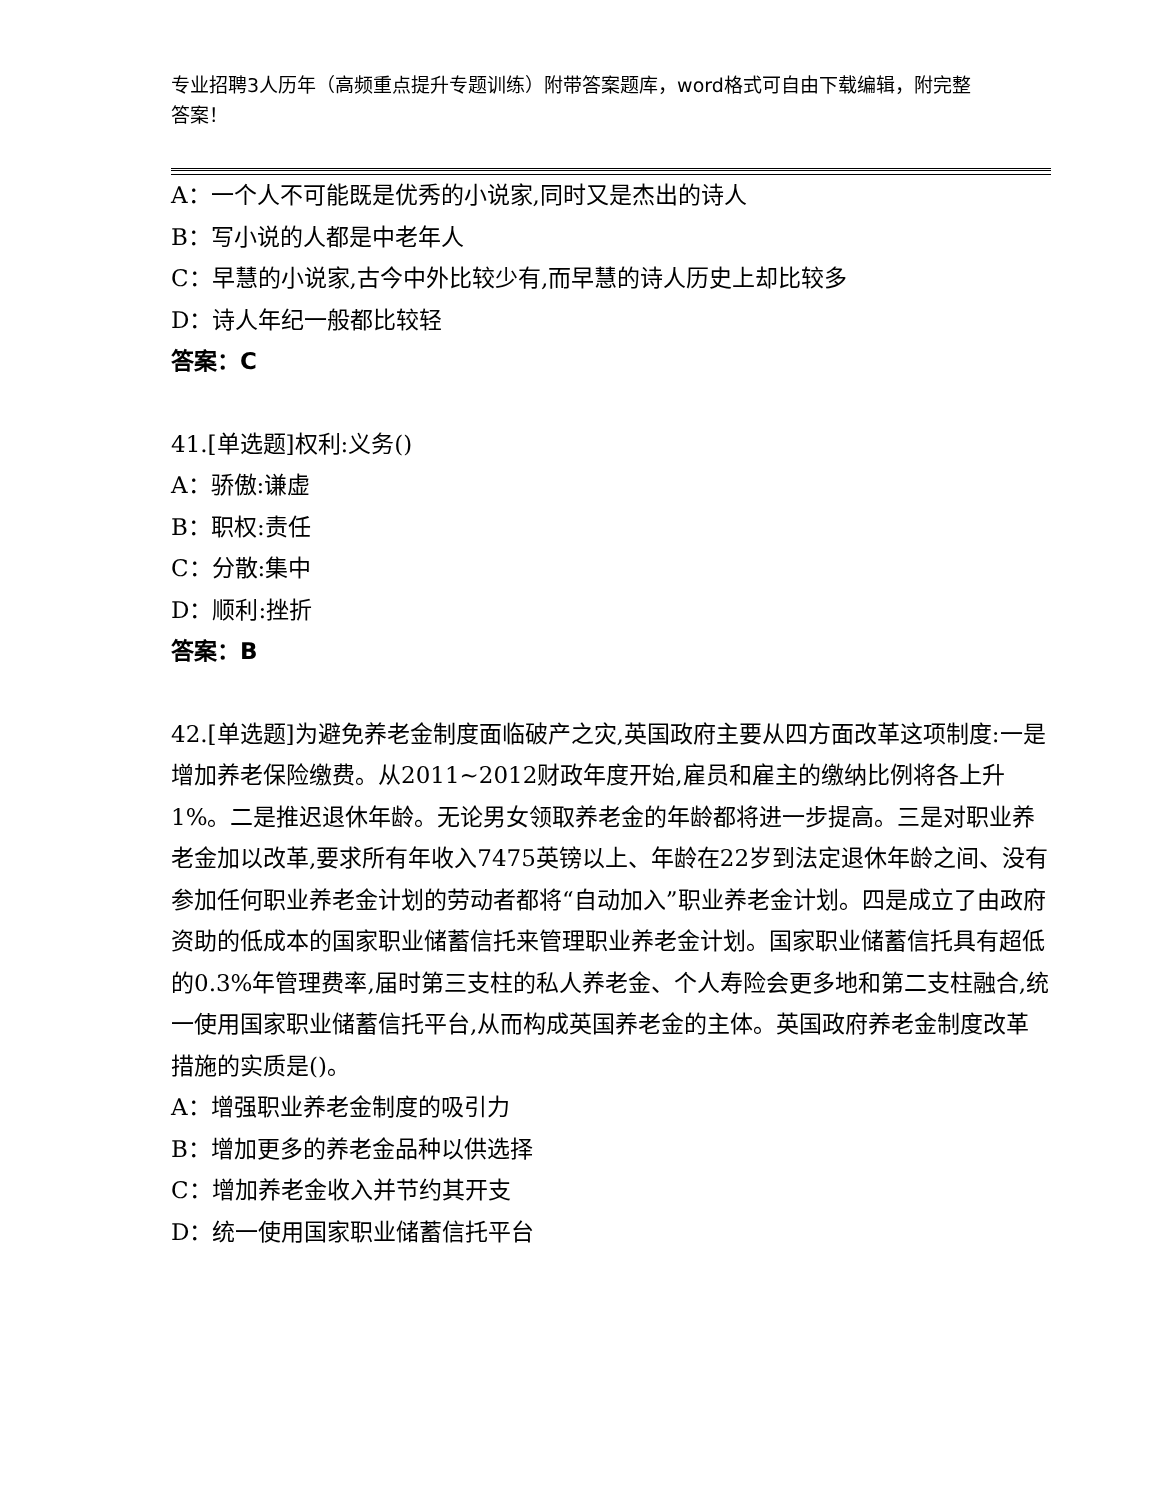专业招聘3人历年（高频重点提升专题训练）附带答案题库，word格式可自由下载编辑，附完整答案！
A：一个人不可能既是优秀的小说家,同时又是杰出的诗人
B：写小说的人都是中老年人
C：早慧的小说家,古今中外比较少有,而早慧的诗人历史上却比较多
D：诗人年纪一般都比较轻
答案：C
41.[单选题]权利:义务()
A：骄傲:谦虚
B：职权:责任
C：分散:集中
D：顺利:挫折
答案：B
42.[单选题]为避免养老金制度面临破产之灾,英国政府主要从四方面改革这项制度:一是增加养老保险缴费。从2011~2012财政年度开始,雇员和雇主的缴纳比例将各上升1%。二是推迟退休年龄。无论男女领取养老金的年龄都将进一步提高。三是对职业养老金加以改革,要求所有年收入7475英镑以上、年龄在22岁到法定退休年龄之间、没有参加任何职业养老金计划的劳动者都将“自动加入”职业养老金计划。四是成立了由政府资助的低成本的国家职业储蓄信托来管理职业养老金计划。国家职业储蓄信托具有超低的0.3%年管理费率,届时第三支柱的私人养老金、个人寿险会更多地和第二支柱融合,统一使用国家职业储蓄信托平台,从而构成英国养老金的主体。英国政府养老金制度改革措施的实质是()。
A：增强职业养老金制度的吸引力
B：增加更多的养老金品种以供选择
C：增加养老金收入并节约其开支
D：统一使用国家职业储蓄信托平台